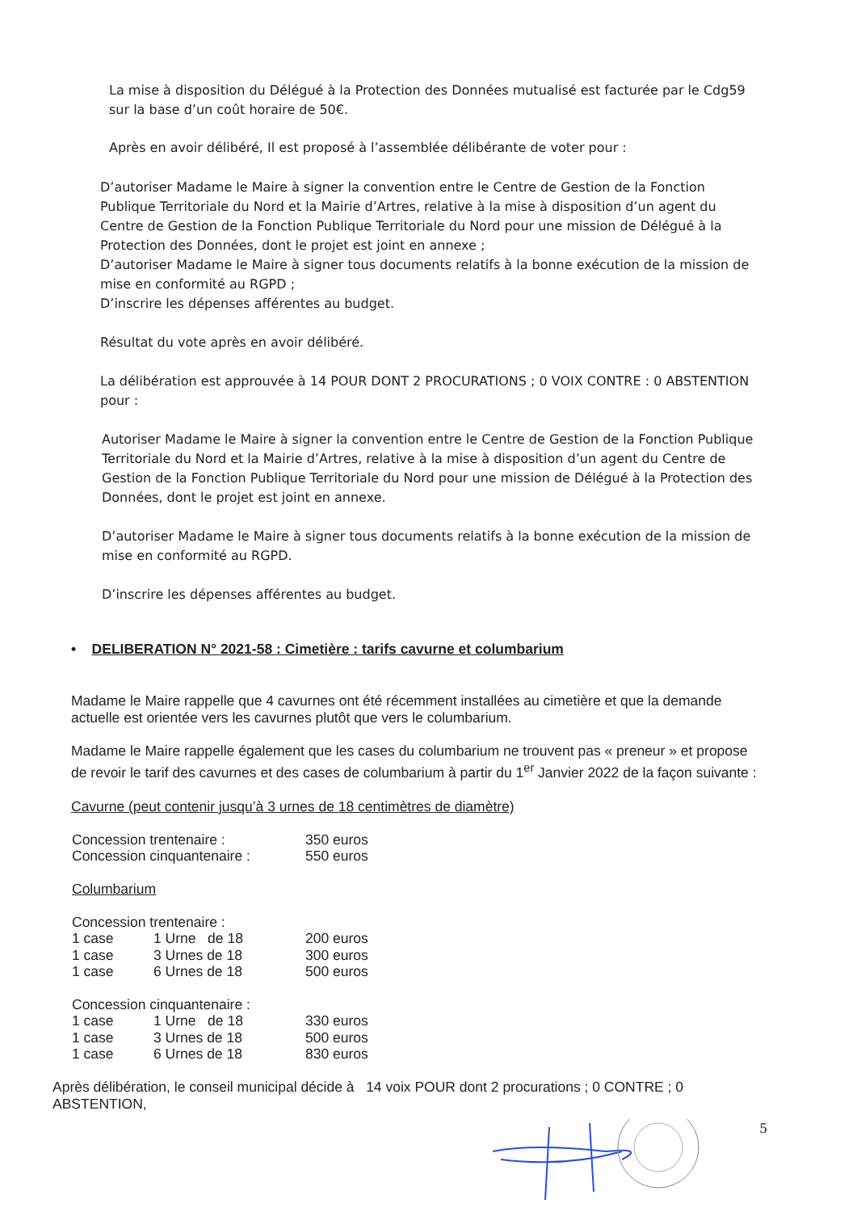La mise à disposition du Délégué à la Protection des Données mutualisé est facturée par le Cdg59 sur la base d’un coût horaire de 50€.
Après en avoir délibéré, Il est proposé à l’assemblée délibérante de voter pour :
D’autoriser Madame le Maire à signer la convention entre le Centre de Gestion de la Fonction Publique Territoriale du Nord et la Mairie d’Artres, relative à la mise à disposition d’un agent du Centre de Gestion de la Fonction Publique Territoriale du Nord pour une mission de Délégué à la Protection des Données, dont le projet est joint en annexe ;
D’autoriser Madame le Maire à signer tous documents relatifs à la bonne exécution de la mission de mise en conformité au RGPD ;
D’inscrire les dépenses afférentes au budget.
Résultat du vote après en avoir délibéré.
La délibération est approuvée à 14 POUR DONT 2 PROCURATIONS ; 0 VOIX CONTRE : 0 ABSTENTION pour :
Autoriser Madame le Maire à signer la convention entre le Centre de Gestion de la Fonction Publique Territoriale du Nord et la Mairie d’Artres, relative à la mise à disposition d’un agent du Centre de Gestion de la Fonction Publique Territoriale du Nord pour une mission de Délégué à la Protection des Données, dont le projet est joint en annexe.
D’autoriser Madame le Maire à signer tous documents relatifs à la bonne exécution de la mission de mise en conformité au RGPD.
D’inscrire les dépenses afférentes au budget.
• DELIBERATION N° 2021-58 : Cimetière : tarifs cavurne et columbarium
Madame le Maire rappelle que 4 cavurnes ont été récemment installées au cimetière et que la demande actuelle est orientée vers les cavurnes plutôt que vers le columbarium.
Madame le Maire rappelle également que les cases du columbarium ne trouvent pas « preneur » et propose de revoir le tarif des cavurnes et des cases de columbarium à partir du 1<sup>er</sup> Janvier 2022 de la façon suivante :
Cavurne (peut contenir jusqu’à 3 urnes de 18 centimètres de diamètre)
| Concession trentenaire : | 350 euros |
| Concession cinquantenaire : | 550 euros |
Columbarium
| Concession trentenaire : | | |
| 1 case | 1 Urne de 18 | 200 euros |
| 1 case | 3 Urnes de 18 | 300 euros |
| 1 case | 6 Urnes de 18 | 500 euros |
| Concession cinquantenaire : | | |
| 1 case | 1 Urne de 18 | 330 euros |
| 1 case | 3 Urnes de 18 | 500 euros |
| 1 case | 6 Urnes de 18 | 830 euros |
Après délibération, le conseil municipal décide à 14 voix POUR dont 2 procurations ; 0 CONTRE ; 0 ABSTENTION,
5